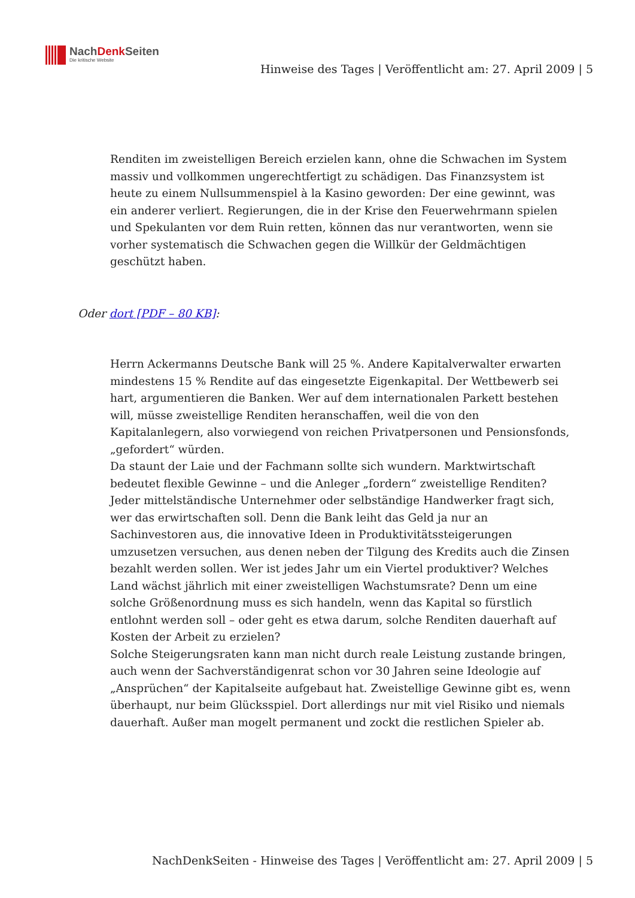NachDenk Seiten
Die kritische Website
Hinweise des Tages | Veröffentlicht am: 27. April 2009 | 5
Renditen im zweistelligen Bereich erzielen kann, ohne die Schwachen im System massiv und vollkommen ungerechtfertigt zu schädigen. Das Finanzsystem ist heute zu einem Nullsummenspiel à la Kasino geworden: Der eine gewinnt, was ein anderer verliert. Regierungen, die in der Krise den Feuerwehrmann spielen und Spekulanten vor dem Ruin retten, können das nur verantworten, wenn sie vorher systematisch die Schwachen gegen die Willkür der Geldmächtigen geschützt haben.
Oder dort [PDF – 80 KB]:
Herrn Ackermanns Deutsche Bank will 25 %. Andere Kapitalverwalter erwarten mindestens 15 % Rendite auf das eingesetzte Eigenkapital. Der Wettbewerb sei hart, argumentieren die Banken. Wer auf dem internationalen Parkett bestehen will, müsse zweistellige Renditen heranschaffen, weil die von den Kapitalanlegern, also vorwiegend von reichen Privatpersonen und Pensionsfonds, „gefordert“ würden.
Da staunt der Laie und der Fachmann sollte sich wundern. Marktwirtschaft bedeutet flexible Gewinne – und die Anleger „fordern“ zweistellige Renditen? Jeder mittelständische Unternehmer oder selbständige Handwerker fragt sich, wer das erwirtschaften soll. Denn die Bank leiht das Geld ja nur an Sachinvestoren aus, die innovative Ideen in Produktivitätssteigerungen umzusetzen versuchen, aus denen neben der Tilgung des Kredits auch die Zinsen bezahlt werden sollen. Wer ist jedes Jahr um ein Viertel produktiver? Welches Land wächst jährlich mit einer zweistelligen Wachstumsrate? Denn um eine solche Größenordnung muss es sich handeln, wenn das Kapital so fürstlich entlohnt werden soll – oder geht es etwa darum, solche Renditen dauerhaft auf Kosten der Arbeit zu erzielen?
Solche Steigerungsraten kann man nicht durch reale Leistung zustande bringen, auch wenn der Sachverständigenrat schon vor 30 Jahren seine Ideologie auf „Ansprüchen“ der Kapitalseite aufgebaut hat. Zweistellige Gewinne gibt es, wenn überhaupt, nur beim Glücksspiel. Dort allerdings nur mit viel Risiko und niemals dauerhaft. Außer man mogelt permanent und zockt die restlichen Spieler ab.
NachDenkSeiten - Hinweise des Tages | Veröffentlicht am: 27. April 2009 | 5